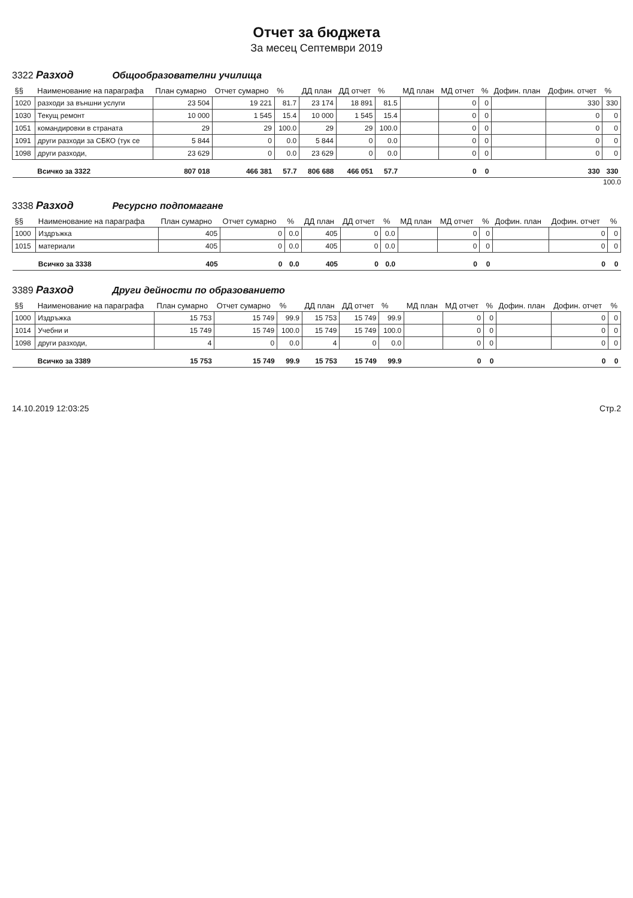Отчет за бюджета
За месец Септември 2019
3322 Разход Общообразователни училища
| §§ | Наименование на параграфа | План сумарно | Отчет сумарно | % | ДД план | ДД отчет | % | МД план | МД отчет | % | Дофин. план | Дофин. отчет | % |
| --- | --- | --- | --- | --- | --- | --- | --- | --- | --- | --- | --- | --- | --- |
| 1020 | разходи за външни услуги | 23 504 | 19 221 | 81.7 | 23 174 | 18 891 | 81.5 | | 0 | 0 | | 330 | 330 |
| 1030 | Текущ ремонт | 10 000 | 1 545 | 15.4 | 10 000 | 1 545 | 15.4 | | 0 | 0 | | 0 | 0 |
| 1051 | командировки в страната | 29 | 29 | 100.0 | 29 | 29 | 100.0 | | 0 | 0 | | 0 | 0 |
| 1091 | други разходи за СБКО (тук се | 5 844 | 0 | 0.0 | 5 844 | 0 | 0.0 | | 0 | 0 | | 0 | 0 |
| 1098 | други разходи, | 23 629 | 0 | 0.0 | 23 629 | 0 | 0.0 | | 0 | 0 | | 0 | 0 |
| | Всичко за 3322 | 807 018 | 466 381 | 57.7 | 806 688 | 466 051 | 57.7 | | 0 | 0 | | 330 | 330 |
100.0
3338 Разход Ресурсно подпомагане
| §§ | Наименование на параграфа | План сумарно | Отчет сумарно | % | ДД план | ДД отчет | % | МД план | МД отчет | % | Дофин. план | Дофин. отчет | % |
| --- | --- | --- | --- | --- | --- | --- | --- | --- | --- | --- | --- | --- | --- |
| 1000 | Издръжка | 405 | 0 | 0.0 | 405 | 0 | 0.0 | | 0 | 0 | | 0 | 0 |
| 1015 | материали | 405 | 0 | 0.0 | 405 | 0 | 0.0 | | 0 | 0 | | 0 | 0 |
| | Всичко за 3338 | 405 | 0 | 0.0 | 405 | 0 | 0.0 | | 0 | 0 | | 0 | 0 |
3389 Разход Други дейности по образованието
| §§ | Наименование на параграфа | План сумарно | Отчет сумарно | % | ДД план | ДД отчет | % | МД план | МД отчет | % | Дофин. план | Дофин. отчет | % |
| --- | --- | --- | --- | --- | --- | --- | --- | --- | --- | --- | --- | --- | --- |
| 1000 | Издръжка | 15 753 | 15 749 | 99.9 | 15 753 | 15 749 | 99.9 | | 0 | 0 | | 0 | 0 |
| 1014 | Учебни и | 15 749 | 15 749 | 100.0 | 15 749 | 15 749 | 100.0 | | 0 | 0 | | 0 | 0 |
| 1098 | други разходи, | 4 | 0 | 0.0 | 4 | 0 | 0.0 | | 0 | 0 | | 0 | 0 |
| | Всичко за 3389 | 15 753 | 15 749 | 99.9 | 15 753 | 15 749 | 99.9 | | 0 | 0 | | 0 | 0 |
14.10.2019 12:03:25 Стр.2